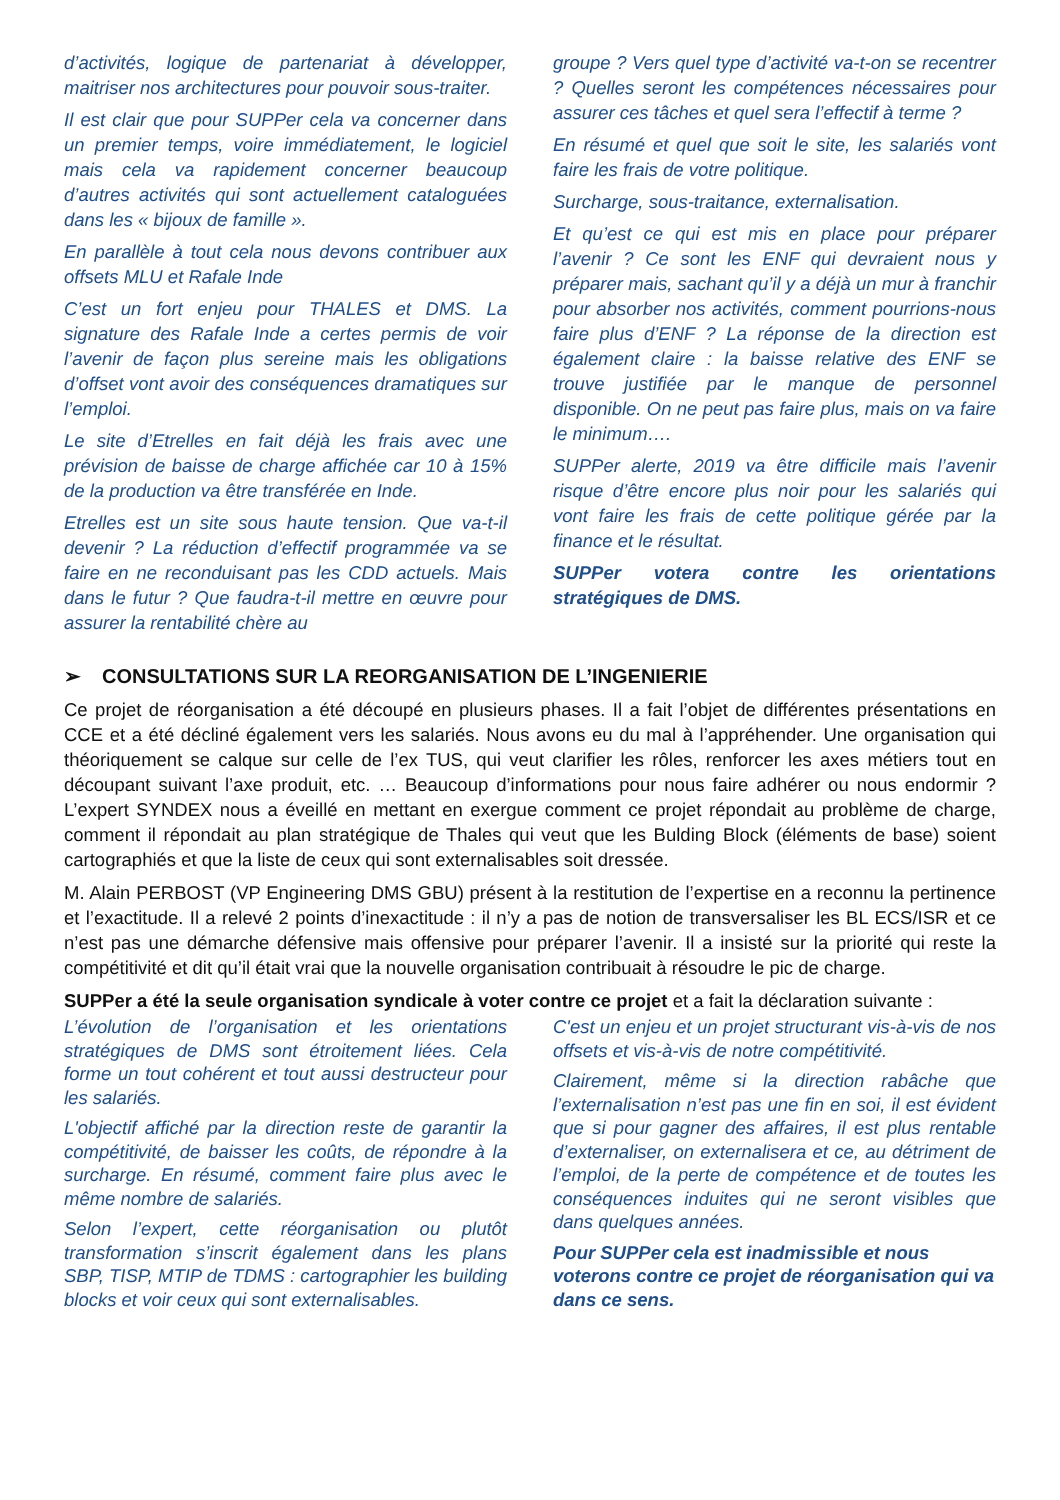d’activités, logique de partenariat à développer, maitriser nos architectures pour pouvoir sous-traiter.
Il est clair que pour SUPPer cela va concerner dans un premier temps, voire immédiatement, le logiciel mais cela va rapidement concerner beaucoup d’autres activités qui sont actuellement cataloguées dans les « bijoux de famille ».
En parallèle à tout cela nous devons contribuer aux offsets MLU et Rafale Inde
C’est un fort enjeu pour THALES et DMS. La signature des Rafale Inde a certes permis de voir l’avenir de façon plus sereine mais les obligations d’offset vont avoir des conséquences dramatiques sur l’emploi.
Le site d’Etrelles en fait déjà les frais avec une prévision de baisse de charge affichée car 10 à 15% de la production va être transférée en Inde.
Etrelles est un site sous haute tension. Que va-t-il devenir ? La réduction d’effectif programmée va se faire en ne reconduisant pas les CDD actuels. Mais dans le futur ? Que faudra-t-il mettre en œuvre pour assurer la rentabilité chère au
groupe ? Vers quel type d’activité va-t-on se recentrer ? Quelles seront les compétences nécessaires pour assurer ces tâches et quel sera l’effectif à terme ?
En résumé et quel que soit le site, les salariés vont faire les frais de votre politique.
Surcharge, sous-traitance, externalisation.
Et qu’est ce qui est mis en place pour préparer l’avenir ? Ce sont les ENF qui devraient nous y préparer mais, sachant qu’il y a déjà un mur à franchir pour absorber nos activités, comment pourrions-nous faire plus d’ENF ? La réponse de la direction est également claire : la baisse relative des ENF se trouve justifiée par le manque de personnel disponible. On ne peut pas faire plus, mais on va faire le minimum….
SUPPer alerte, 2019 va être difficile mais l’avenir risque d’être encore plus noir pour les salariés qui vont faire les frais de cette politique gérée par la finance et le résultat.
SUPPer votera contre les orientations stratégiques de DMS.
➢ CONSULTATIONS SUR LA REORGANISATION DE L’INGENIERIE
Ce projet de réorganisation a été découpé en plusieurs phases. Il a fait l’objet de différentes présentations en CCE et a été décliné également vers les salariés. Nous avons eu du mal à l’appréhender. Une organisation qui théoriquement se calque sur celle de l’ex TUS, qui veut clarifier les rôles, renforcer les axes métiers tout en découpant suivant l’axe produit, etc. … Beaucoup d’informations pour nous faire adhérer ou nous endormir ? L’expert SYNDEX nous a éveillé en mettant en exergue comment ce projet répondait au problème de charge, comment il répondait au plan stratégique de Thales qui veut que les Bulding Block (éléments de base) soient cartographiés et que la liste de ceux qui sont externalisables soit dressée.
M. Alain PERBOST (VP Engineering DMS GBU) présent à la restitution de l’expertise en a reconnu la pertinence et l’exactitude. Il a relevé 2 points d’inexactitude : il n’y a pas de notion de transversaliser les BL ECS/ISR et ce n’est pas une démarche défensive mais offensive pour préparer l’avenir. Il a insisté sur la priorité qui reste la compétitivité et dit qu’il était vrai que la nouvelle organisation contribuait à résoudre le pic de charge.
SUPPer a été la seule organisation syndicale à voter contre ce projet et a fait la déclaration suivante :
L’évolution de l’organisation et les orientations stratégiques de DMS sont étroitement liées. Cela forme un tout cohérent et tout aussi destructeur pour les salariés.
L'objectif affiché par la direction reste de garantir la compétitivité, de baisser les coûts, de répondre à la surcharge. En résumé, comment faire plus avec le même nombre de salariés.
Selon l’expert, cette réorganisation ou plutôt transformation s’inscrit également dans les plans SBP, TISP, MTIP de TDMS : cartographier les building blocks et voir ceux qui sont externalisables.
C'est un enjeu et un projet structurant vis-à-vis de nos offsets et vis-à-vis de notre compétitivité.
Clairement, même si la direction rabâche que l’externalisation n’est pas une fin en soi, il est évident que si pour gagner des affaires, il est plus rentable d’externaliser, on externalisera et ce, au détriment de l’emploi, de la perte de compétence et de toutes les conséquences induites qui ne seront visibles que dans quelques années.
Pour SUPPer cela est inadmissible et nous voterons contre ce projet de réorganisation qui va dans ce sens.